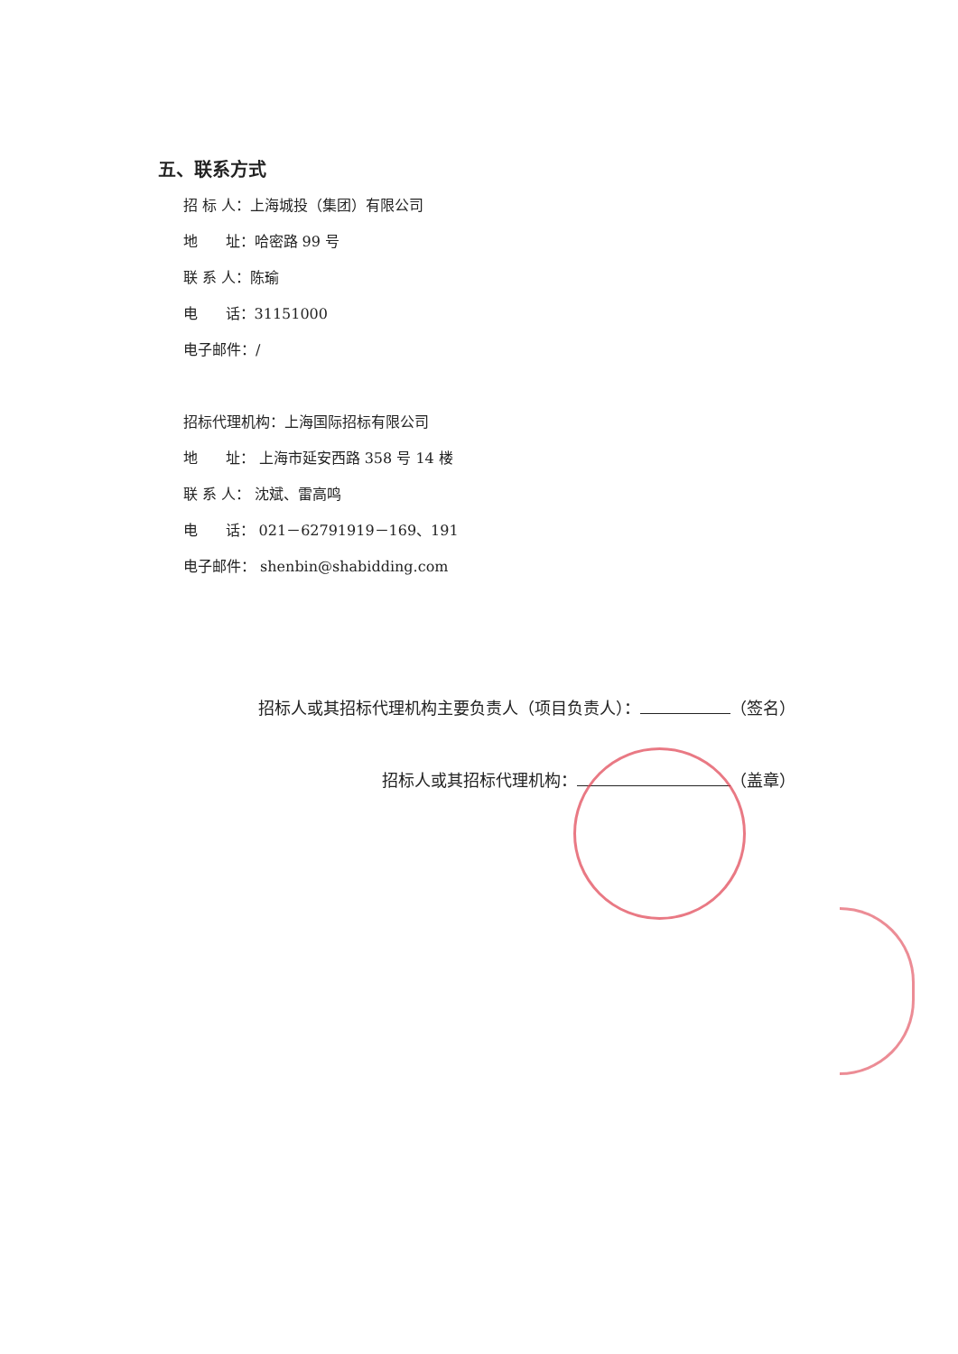五、联系方式
招 标 人：上海城投（集团）有限公司
地 址：哈密路 99 号
联 系 人：陈瑜
电 话：31151000
电子邮件：/
招标代理机构：上海国际招标有限公司
地 址： 上海市延安西路 358 号 14 楼
联 系 人： 沈斌、雷高鸣
电 话： 021－62791919－169、191
电子邮件： shenbin@shabidding.com
招标人或其招标代理机构主要负责人（项目负责人）： （签名）
招标人或其招标代理机构： （盖章）